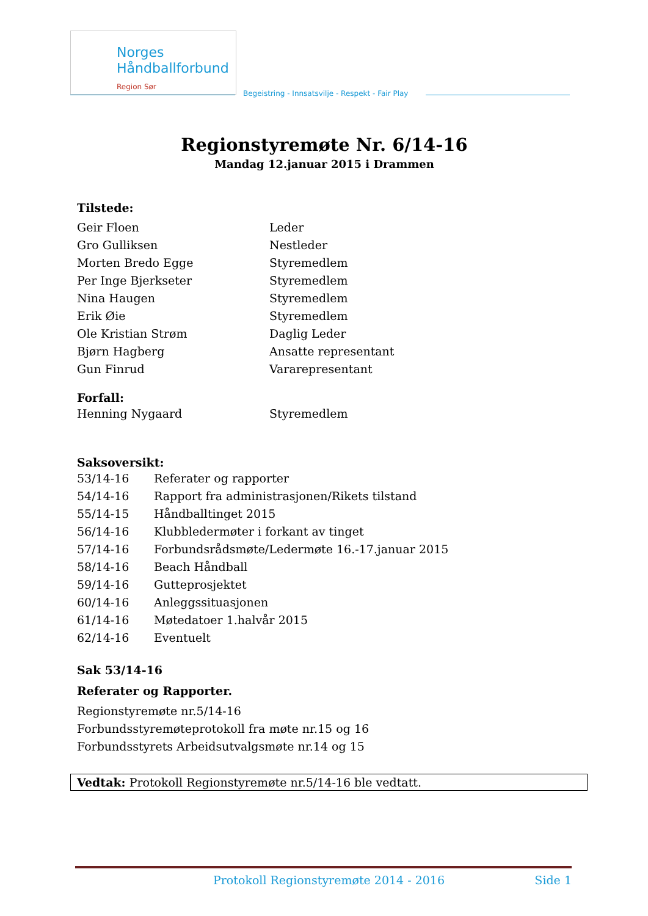Norges
Håndballforbund
Region Sør
Begeistring - Innsatsvilje - Respekt - Fair Play
Regionstyremøte Nr. 6/14-16
Mandag 12.januar 2015 i Drammen
Tilstede:
| Geir Floen | Leder |
| Gro Gulliksen | Nestleder |
| Morten Bredo Egge | Styremedlem |
| Per Inge Bjerkseter | Styremedlem |
| Nina Haugen | Styremedlem |
| Erik Øie | Styremedlem |
| Ole Kristian Strøm | Daglig Leder |
| Bjørn Hagberg | Ansatte representant |
| Gun Finrud | Vararepresentant |
Forfall:
| Henning Nygaard | Styremedlem |
Saksoversikt:
| 53/14-16 | Referater og rapporter |
| 54/14-16 | Rapport fra administrasjonen/Rikets tilstand |
| 55/14-15 | Håndballtinget 2015 |
| 56/14-16 | Klubbledermøter i forkant av tinget |
| 57/14-16 | Forbundsrådsmøte/Ledermøte 16.-17.januar 2015 |
| 58/14-16 | Beach Håndball |
| 59/14-16 | Gutteprosjektet |
| 60/14-16 | Anleggssituasjonen |
| 61/14-16 | Møtedatoer 1.halvår 2015 |
| 62/14-16 | Eventuelt |
Sak 53/14-16
Referater og Rapporter.
Regionstyremøte nr.5/14-16
Forbundsstyremøteprotokoll fra møte nr.15 og 16
Forbundsstyrets Arbeidsutvalgsmøte nr.14 og 15
Vedtak: Protokoll Regionstyremøte nr.5/14-16 ble vedtatt.
Protokoll Regionstyremøte 2014 - 2016 Side 1